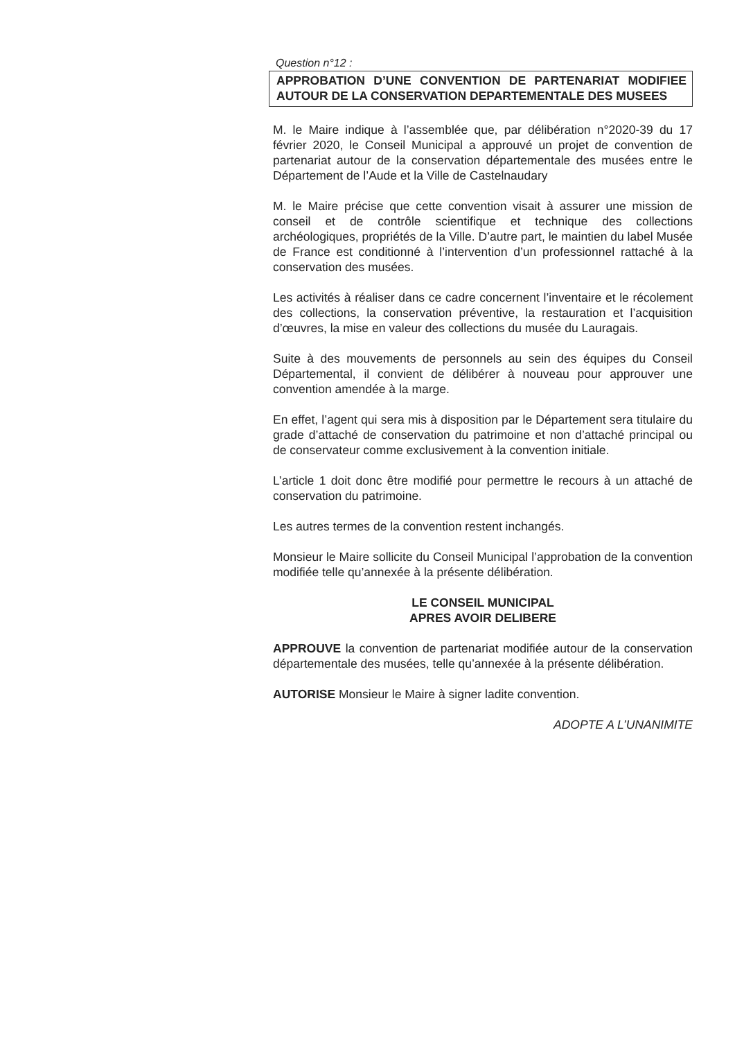Question n°12 :
APPROBATION D’UNE CONVENTION DE PARTENARIAT MODIFIEE AUTOUR DE LA CONSERVATION DEPARTEMENTALE DES MUSEES
M. le Maire indique à l’assemblée que, par délibération n°2020-39 du 17 février 2020, le Conseil Municipal a approuvé un projet de convention de partenariat autour de la conservation départementale des musées entre le Département de l’Aude et la Ville de Castelnaudary
M. le Maire précise que cette convention visait à assurer une mission de conseil et de contrôle scientifique et technique des collections archéologiques, propriétés de la Ville. D’autre part, le maintien du label Musée de France est conditionné à l’intervention d’un professionnel rattaché à la conservation des musées.
Les activités à réaliser dans ce cadre concernent l’inventaire et le récolement des collections, la conservation préventive, la restauration et l’acquisition d’œuvres, la mise en valeur des collections du musée du Lauragais.
Suite à des mouvements de personnels au sein des équipes du Conseil Départemental, il convient de délibérer à nouveau pour approuver une convention amendée à la marge.
En effet, l’agent qui sera mis à disposition par le Département sera titulaire du grade d’attaché de conservation du patrimoine et non d’attaché principal ou de conservateur comme exclusivement à la convention initiale.
L’article 1 doit donc être modifié pour permettre le recours à un attaché de conservation du patrimoine.
Les autres termes de la convention restent inchangés.
Monsieur le Maire sollicite du Conseil Municipal l’approbation de la convention modifiée telle qu’annexée à la présente délibération.
LE CONSEIL MUNICIPAL
APRES AVOIR DELIBERE
APPROUVE la convention de partenariat modifiée autour de la conservation départementale des musées, telle qu’annexée à la présente délibération.
AUTORISE Monsieur le Maire à signer ladite convention.
ADOPTE A L’UNANIMITE